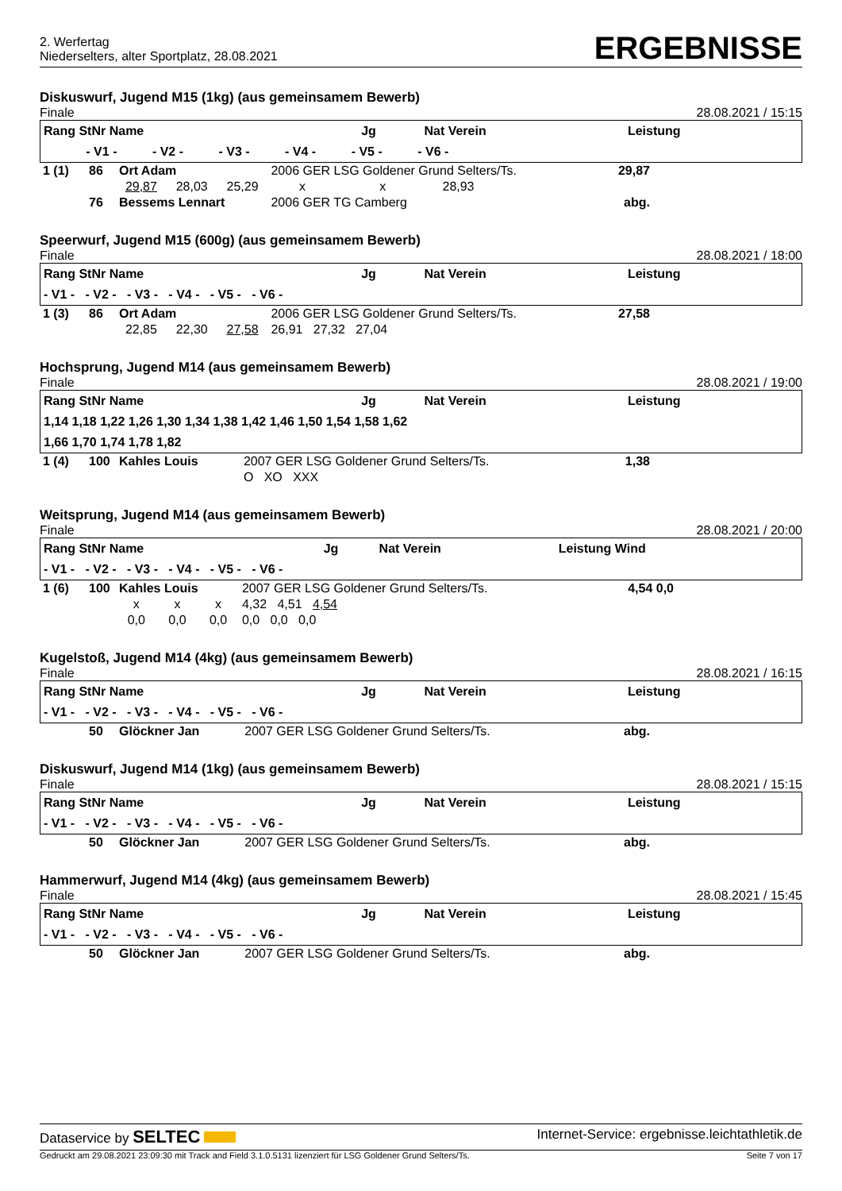2. Werfertag
Niederselters, alter Sportplatz, 28.08.2021
ERGEBNISSE
Diskuswurf, Jugend M15 (1kg) (aus gemeinsamem Bewerb)
Finale 28.08.2021 / 15:15
| Rang StNr Name | Jg | Nat Verein | Leistung |
| --- | --- | --- | --- |
| - V1 - - V2 - - V3 - - V4 - - V5 - - V6 - | | | |
| 1 (1) | 86 | Ort Adam | | | 2006 GER LSG Goldener Grund Selters/Ts. | 29,87 | |
| | | 29,87 | 28,03 | 25,29 | x x 28,93 | | |
| | 76 | Bessems Lennart | | | 2006 GER TG Camberg | abg. | |
Speerwurf, Jugend M15 (600g) (aus gemeinsamem Bewerb)
Finale 28.08.2021 / 18:00
| Rang StNr Name | Jg | Nat Verein | Leistung |
| --- | --- | --- | --- |
| - V1 - - V2 - - V3 - - V4 - - V5 - - V6 - | | | |
| 1 (3) | 86 | Ort Adam | | | 2006 GER LSG Goldener Grund Selters/Ts. | 27,58 | |
| | | 22,85 | 22,30 | 27,58 | 26,91 27,32 27,04 | | |
Hochsprung, Jugend M14 (aus gemeinsamem Bewerb)
Finale 28.08.2021 / 19:00
| Rang StNr Name | Jg | Nat Verein | Leistung |
| --- | --- | --- | --- |
| 1,14 1,18 1,22 1,26 1,30 1,34 1,38 1,42 1,46 1,50 1,54 1,58 1,62 | | | |
| 1,66 1,70 1,74 1,78 1,82 | | | |
| 1 (4) | 100 | Kahles Louis | 2007 GER LSG Goldener Grund Selters/Ts. | 1,38 | |
| | | | O XO XXX | | |
Weitsprung, Jugend M14 (aus gemeinsamem Bewerb)
Finale 28.08.2021 / 20:00
| Rang StNr Name | Jg | Nat Verein | Leistung Wind |
| --- | --- | --- | --- |
| - V1 - - V2 - - V3 - - V4 - - V5 - - V6 - | | | |
| 1 (6) | 100 | Kahles Louis | | | 2007 GER LSG Goldener Grund Selters/Ts. | 4,54 0,0 | |
| | | x | x | x | 4,32 4,51 4,54 | | |
| | | 0,0 | 0,0 | 0,0 | 0,0 0,0 0,0 | | |
Kugelstoß, Jugend M14 (4kg) (aus gemeinsamem Bewerb)
Finale 28.08.2021 / 16:15
| Rang StNr Name | Jg | Nat Verein | Leistung |
| --- | --- | --- | --- |
| - V1 - - V2 - - V3 - - V4 - - V5 - - V6 - | | | |
| | 50 | Glöckner Jan | 2007 GER LSG Goldener Grund Selters/Ts. | abg. | |
Diskuswurf, Jugend M14 (1kg) (aus gemeinsamem Bewerb)
Finale 28.08.2021 / 15:15
| Rang StNr Name | Jg | Nat Verein | Leistung |
| --- | --- | --- | --- |
| - V1 - - V2 - - V3 - - V4 - - V5 - - V6 - | | | |
| | 50 | Glöckner Jan | 2007 GER LSG Goldener Grund Selters/Ts. | abg. | |
Hammerwurf, Jugend M14 (4kg) (aus gemeinsamem Bewerb)
Finale 28.08.2021 / 15:45
| Rang StNr Name | Jg | Nat Verein | Leistung |
| --- | --- | --- | --- |
| - V1 - - V2 - - V3 - - V4 - - V5 - - V6 - | | | |
| | 50 | Glöckner Jan | 2007 GER LSG Goldener Grund Selters/Ts. | abg. | |
Dataservice by SELTEC Internet-Service: ergebnisse.leichtathletik.de
Gedruckt am 29.08.2021 23:09:30 mit Track and Field 3.1.0.5131 lizenziert für LSG Goldener Grund Selters/Ts. Seite 7 von 17